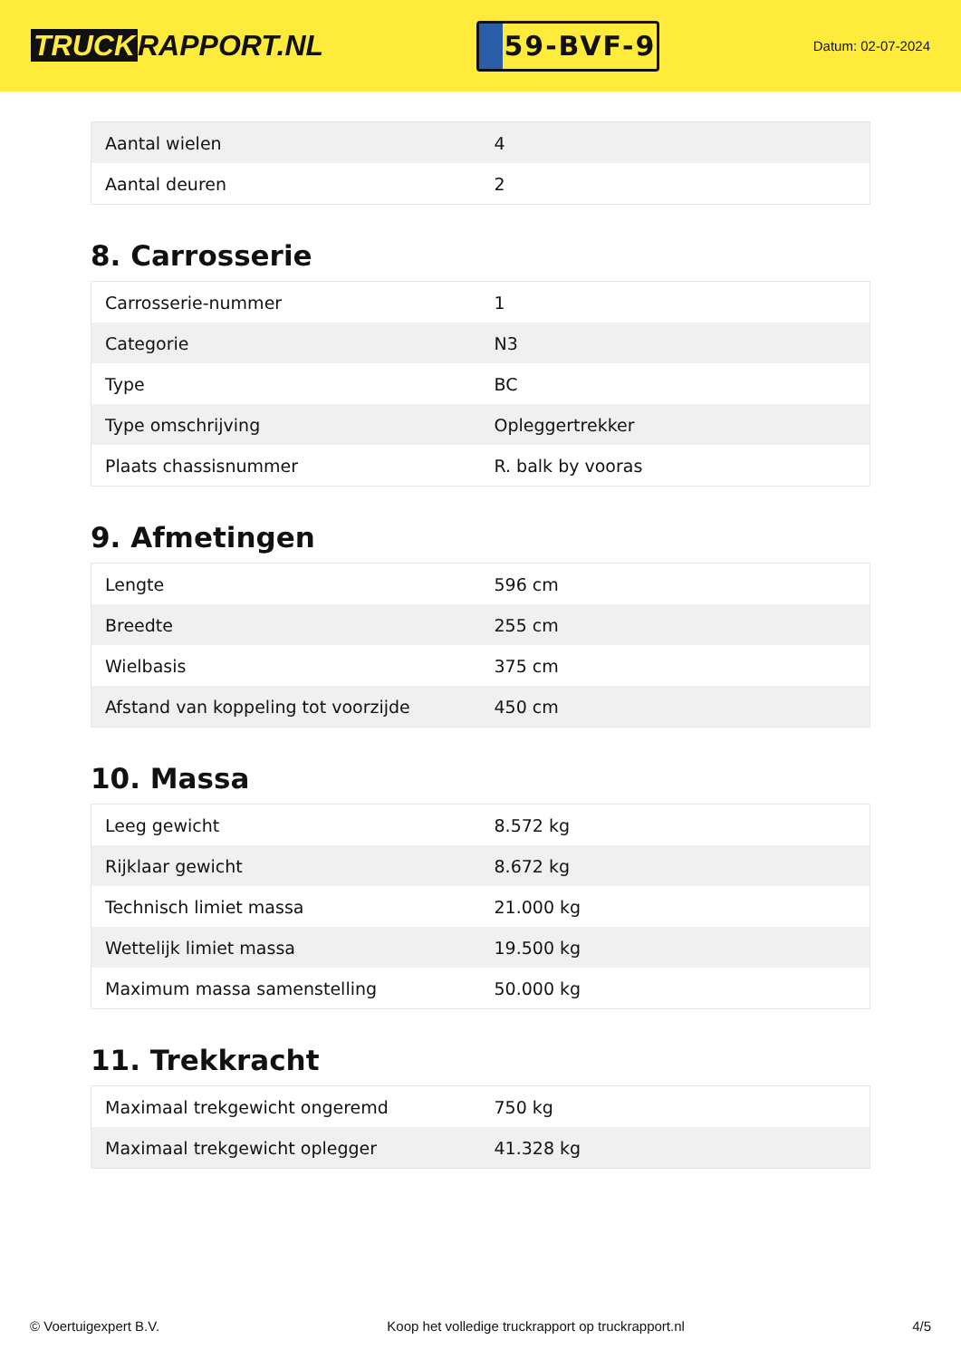TRUCK RAPPORT.NL
59-BVF-9
Datum: 02-07-2024
| Aantal wielen | 4 |
| Aantal deuren | 2 |
8. Carrosserie
| Carrosserie-nummer | 1 |
| Categorie | N3 |
| Type | BC |
| Type omschrijving | Opleggertrekker |
| Plaats chassisnummer | R. balk by vooras |
9. Afmetingen
| Lengte | 596 cm |
| Breedte | 255 cm |
| Wielbasis | 375 cm |
| Afstand van koppeling tot voorzijde | 450 cm |
10. Massa
| Leeg gewicht | 8.572 kg |
| Rijklaar gewicht | 8.672 kg |
| Technisch limiet massa | 21.000 kg |
| Wettelijk limiet massa | 19.500 kg |
| Maximum massa samenstelling | 50.000 kg |
11. Trekkracht
| Maximaal trekgewicht ongeremd | 750 kg |
| Maximaal trekgewicht oplegger | 41.328 kg |
© Voertuigexpert B.V. Koop het volledige truckrapport op truckrapport.nl 4/5